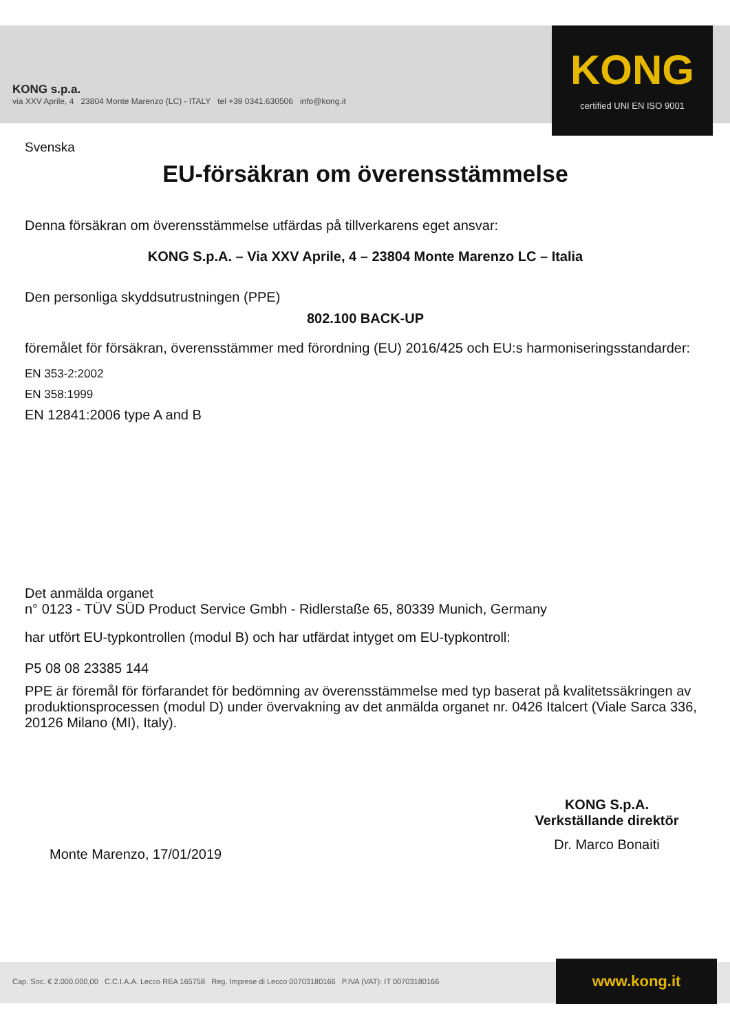KONG s.p.a.
via XXV Aprile, 4 23804 Monte Marenzo (LC) - ITALY tel +39 0341.630506 info@kong.it
KONG
certified UNI EN ISO 9001
Svenska
EU-försäkran om överensstämmelse
Denna försäkran om överensstämmelse utfärdas på tillverkarens eget ansvar:
KONG S.p.A. – Via XXV Aprile, 4 – 23804 Monte Marenzo LC – Italia
Den personliga skyddsutrustningen (PPE)
802.100 BACK-UP
föremålet för försäkran, överensstämmer med förordning (EU) 2016/425 och EU:s harmoniseringsstandarder:
EN 353-2:2002
EN 358:1999
EN 12841:2006 type A and B
Det anmälda organet
n° 0123 - TÜV SÜD Product Service Gmbh - Ridlerstaße 65, 80339 Munich, Germany
har utfört EU-typkontrollen (modul B) och har utfärdat intyget om EU-typkontroll:
P5 08 08 23385 144
PPE är föremål för förfarandet för bedömning av överensstämmelse med typ baserat på kvalitetssäkringen av produktionsprocessen (modul D) under övervakning av det anmälda organet nr. 0426 Italcert (Viale Sarca 336, 20126 Milano (MI), Italy).
Monte Marenzo, 17/01/2019
KONG S.p.A.
Verkställande direktör
Dr. Marco Bonaiti
Cap. Soc. € 2.000.000,00 C.C.I.A.A. Lecco REA 165758 Reg. Imprese di Lecco 00703180166 P.IVA (VAT): IT 00703180166
www.kong.it